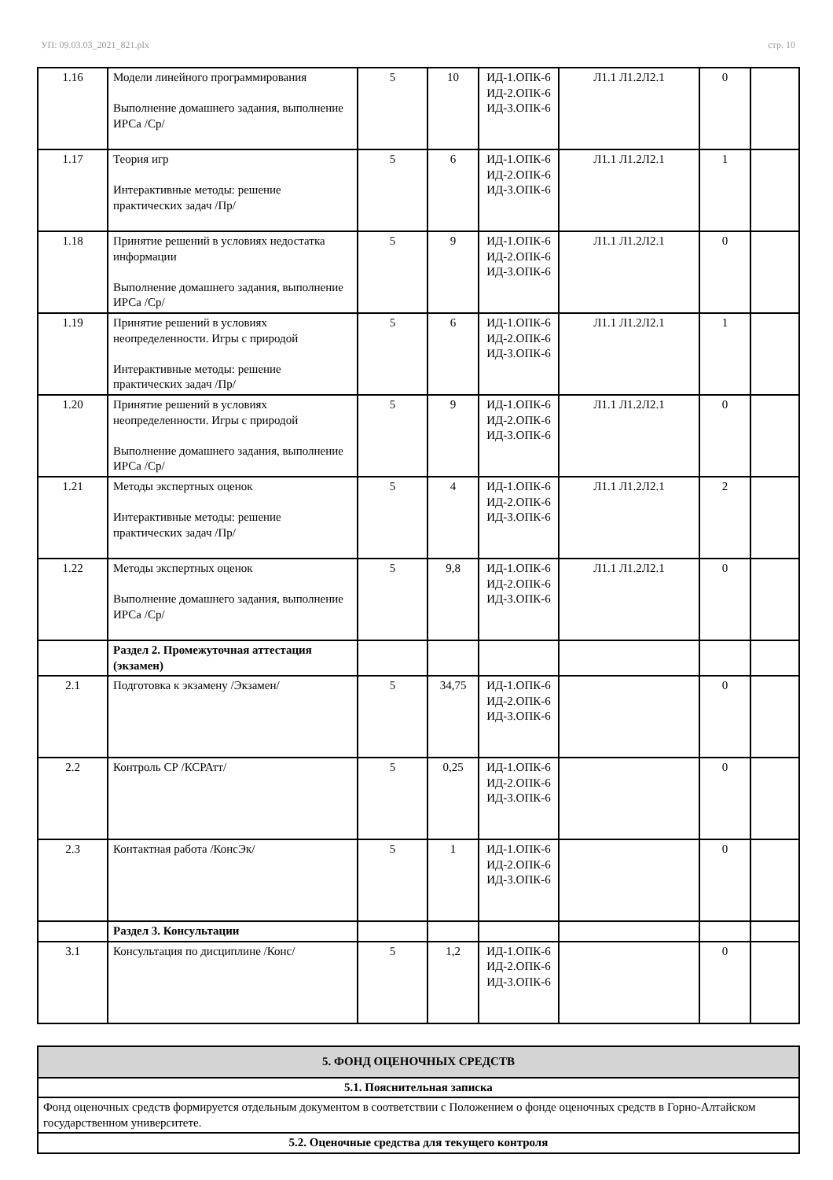УП: 09.03.03_2021_821.plx стр. 10
| 1.16 | Модели линейного программирования Выполнение домашнего задания, выполнение ИРСа /Ср/ | 5 | 10 | ИД-1.ОПК-6 ИД-2.ОПК-6 ИД-3.ОПК-6 | Л1.1 Л1.2Л2.1 | 0 | |
| 1.17 | Теория игр Интерактивные методы: решение практических задач /Пр/ | 5 | 6 | ИД-1.ОПК-6 ИД-2.ОПК-6 ИД-3.ОПК-6 | Л1.1 Л1.2Л2.1 | 1 | |
| 1.18 | Принятие решений в условиях недостатка информации Выполнение домашнего задания, выполнение ИРСа /Ср/ | 5 | 9 | ИД-1.ОПК-6 ИД-2.ОПК-6 ИД-3.ОПК-6 | Л1.1 Л1.2Л2.1 | 0 | |
| 1.19 | Принятие решений в условиях неопределенности. Игры с природой Интерактивные методы: решение практических задач /Пр/ | 5 | 6 | ИД-1.ОПК-6 ИД-2.ОПК-6 ИД-3.ОПК-6 | Л1.1 Л1.2Л2.1 | 1 | |
| 1.20 | Принятие решений в условиях неопределенности. Игры с природой Выполнение домашнего задания, выполнение ИРСа /Ср/ | 5 | 9 | ИД-1.ОПК-6 ИД-2.ОПК-6 ИД-3.ОПК-6 | Л1.1 Л1.2Л2.1 | 0 | |
| 1.21 | Методы экспертных оценок Интерактивные методы: решение практических задач /Пр/ | 5 | 4 | ИД-1.ОПК-6 ИД-2.ОПК-6 ИД-3.ОПК-6 | Л1.1 Л1.2Л2.1 | 2 | |
| 1.22 | Методы экспертных оценок Выполнение домашнего задания, выполнение ИРСа /Ср/ | 5 | 9,8 | ИД-1.ОПК-6 ИД-2.ОПК-6 ИД-3.ОПК-6 | Л1.1 Л1.2Л2.1 | 0 | |
| | Раздел 2. Промежуточная аттестация (экзамен) | | | | | | |
| 2.1 | Подготовка к экзамену /Экзамен/ | 5 | 34,75 | ИД-1.ОПК-6 ИД-2.ОПК-6 ИД-3.ОПК-6 | | 0 | |
| 2.2 | Контроль СР /КСРАтт/ | 5 | 0,25 | ИД-1.ОПК-6 ИД-2.ОПК-6 ИД-3.ОПК-6 | | 0 | |
| 2.3 | Контактная работа /КонсЭк/ | 5 | 1 | ИД-1.ОПК-6 ИД-2.ОПК-6 ИД-3.ОПК-6 | | 0 | |
| | Раздел 3. Консультации | | | | | | |
| 3.1 | Консультация по дисциплине /Конс/ | 5 | 1,2 | ИД-1.ОПК-6 ИД-2.ОПК-6 ИД-3.ОПК-6 | | 0 | |
| 5. ФОНД ОЦЕНОЧНЫХ СРЕДСТВ |
| 5.1. Пояснительная записка |
| Фонд оценочных средств формируется отдельным документом в соответствии с Положением о фонде оценочных средств в Горно-Алтайском государственном университете. |
| 5.2. Оценочные средства для текущего контроля |